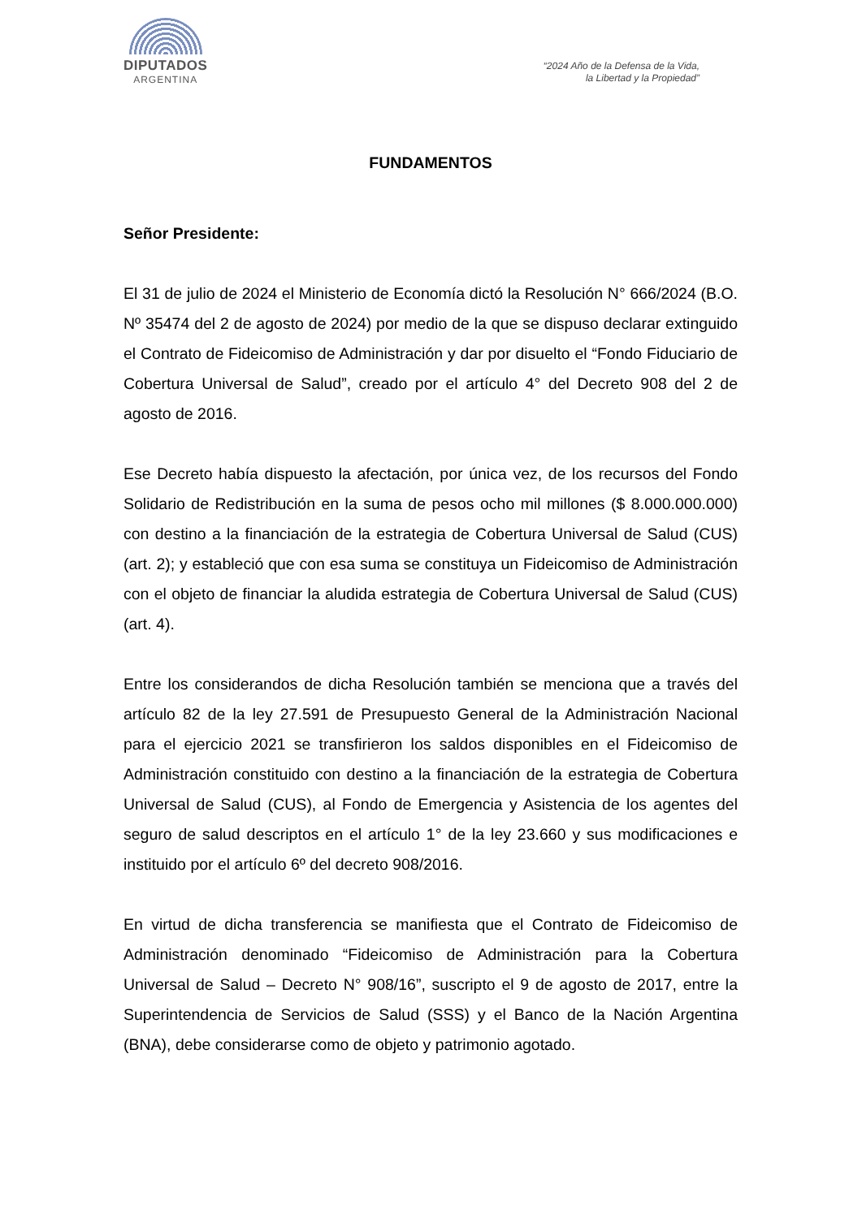DIPUTADOS
ARGENTINA
“2024 Año de la Defensa de la Vida,
la Libertad y la Propiedad”
FUNDAMENTOS
Señor Presidente:
El 31 de julio de 2024 el Ministerio de Economía dictó la Resolución N° 666/2024 (B.O. Nº 35474 del 2 de agosto de 2024) por medio de la que se dispuso declarar extinguido el Contrato de Fideicomiso de Administración y dar por disuelto el “Fondo Fiduciario de Cobertura Universal de Salud”, creado por el artículo 4° del Decreto 908 del 2 de agosto de 2016.
Ese Decreto había dispuesto la afectación, por única vez, de los recursos del Fondo Solidario de Redistribución en la suma de pesos ocho mil millones ($ 8.000.000.000) con destino a la financiación de la estrategia de Cobertura Universal de Salud (CUS) (art. 2); y estableció que con esa suma se constituya un Fideicomiso de Administración con el objeto de financiar la aludida estrategia de Cobertura Universal de Salud (CUS) (art. 4).
Entre los considerandos de dicha Resolución también se menciona que a través del artículo 82 de la ley 27.591 de Presupuesto General de la Administración Nacional para el ejercicio 2021 se transfirieron los saldos disponibles en el Fideicomiso de Administración constituido con destino a la financiación de la estrategia de Cobertura Universal de Salud (CUS), al Fondo de Emergencia y Asistencia de los agentes del seguro de salud descriptos en el artículo 1° de la ley 23.660 y sus modificaciones e instituido por el artículo 6º del decreto 908/2016.
En virtud de dicha transferencia se manifiesta que el Contrato de Fideicomiso de Administración denominado “Fideicomiso de Administración para la Cobertura Universal de Salud – Decreto N° 908/16”, suscripto el 9 de agosto de 2017, entre la Superintendencia de Servicios de Salud (SSS) y el Banco de la Nación Argentina (BNA), debe considerarse como de objeto y patrimonio agotado.